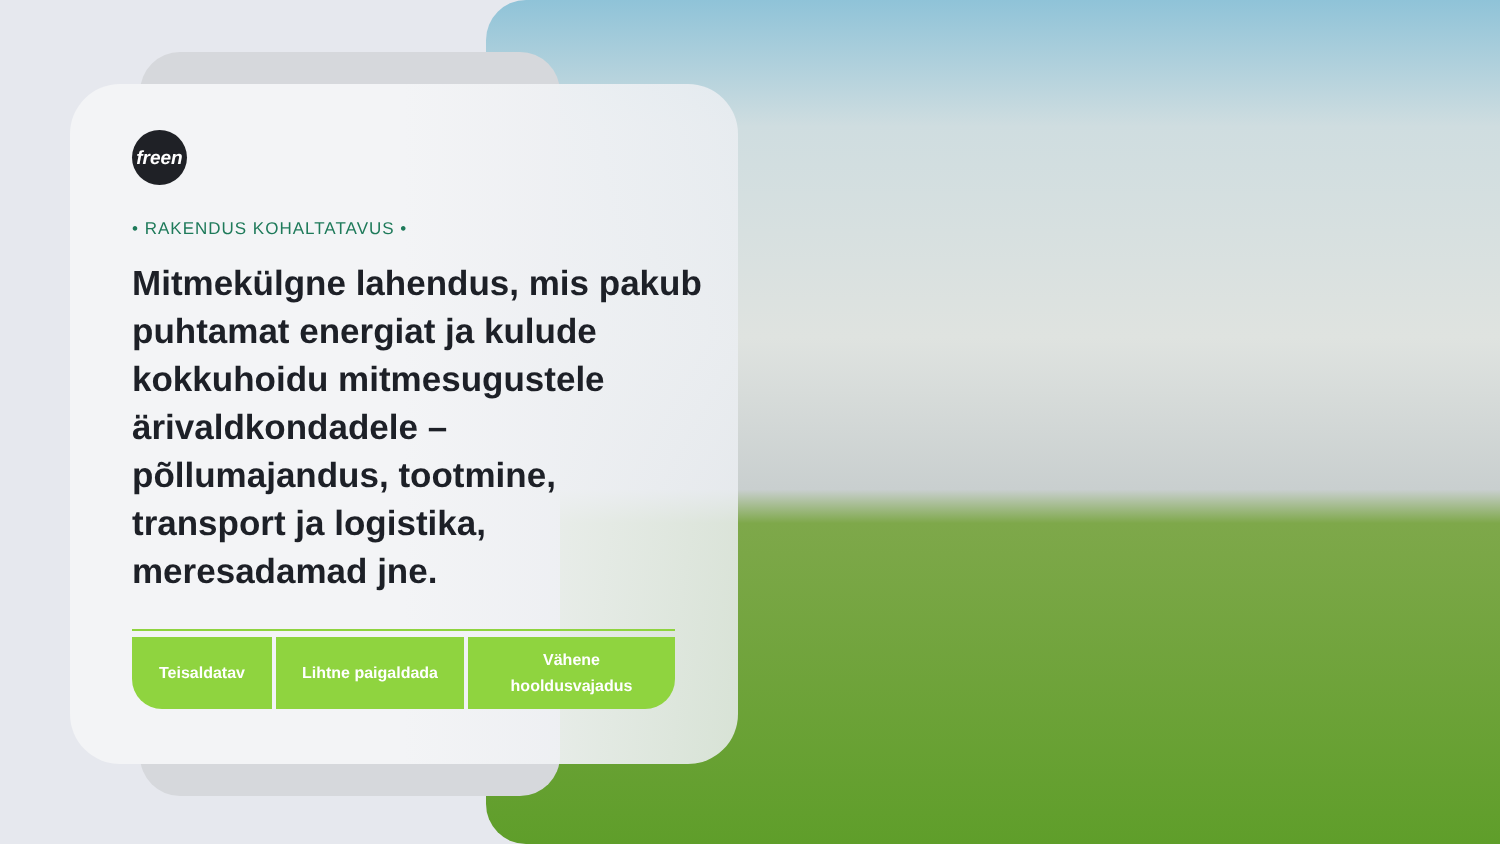freen
• RAKENDUS KOHALTATAVUS •
Mitmekülgne lahendus, mis pakub puhtamat energiat ja kulude kokkuhoidu mitmesugustele ärivaldkondadele – põllumajandus, tootmine, transport ja logistika, meresadamad jne.
Teisaldatav Lihtne paigaldada Vähene
hooldusvajadus